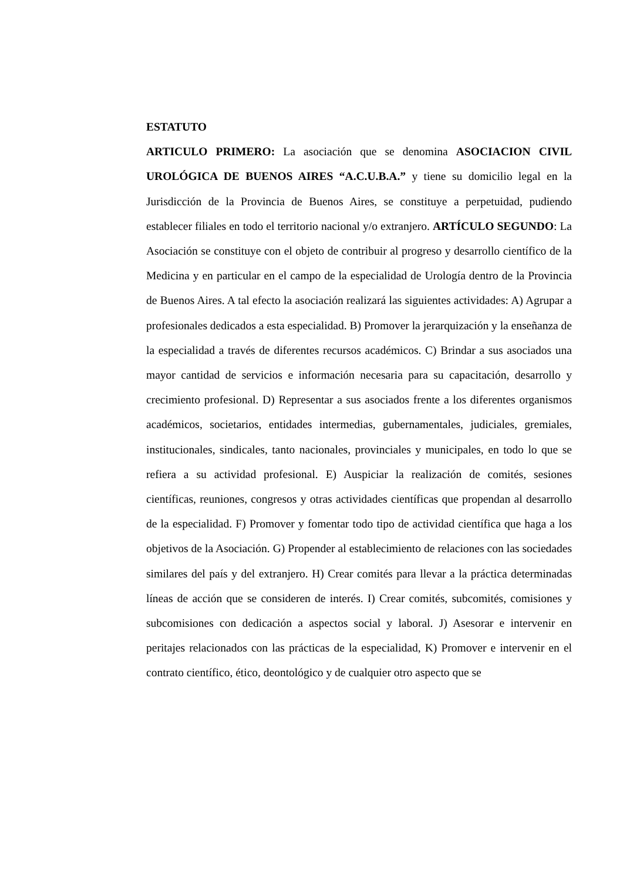ESTATUTO
ARTICULO PRIMERO: La asociación que se denomina ASOCIACION CIVIL UROLÓGICA DE BUENOS AIRES “A.C.U.B.A.” y tiene su domicilio legal en la Jurisdicción de la Provincia de Buenos Aires, se constituye a perpetuidad, pudiendo establecer filiales en todo el territorio nacional y/o extranjero. ARTÍCULO SEGUNDO: La Asociación se constituye con el objeto de contribuir al progreso y desarrollo científico de la Medicina y en particular en el campo de la especialidad de Urología dentro de la Provincia de Buenos Aires. A tal efecto la asociación realizará las siguientes actividades: A) Agrupar a profesionales dedicados a esta especialidad. B) Promover la jerarquización y la enseñanza de la especialidad a través de diferentes recursos académicos. C) Brindar a sus asociados una mayor cantidad de servicios e información necesaria para su capacitación, desarrollo y crecimiento profesional. D) Representar a sus asociados frente a los diferentes organismos académicos, societarios, entidades intermedias, gubernamentales, judiciales, gremiales, institucionales, sindicales, tanto nacionales, provinciales y municipales, en todo lo que se refiera a su actividad profesional. E) Auspiciar la realización de comités, sesiones científicas, reuniones, congresos y otras actividades científicas que propendan al desarrollo de la especialidad. F) Promover y fomentar todo tipo de actividad científica que haga a los objetivos de la Asociación. G) Propender al establecimiento de relaciones con las sociedades similares del país y del extranjero. H) Crear comités para llevar a la práctica determinadas líneas de acción que se consideren de interés. I) Crear comités, subcomités, comisiones y subcomisiones con dedicación a aspectos social y laboral. J) Asesorar e intervenir en peritajes relacionados con las prácticas de la especialidad, K) Promover e intervenir en el contrato científico, ético, deontológico y de cualquier otro aspecto que se